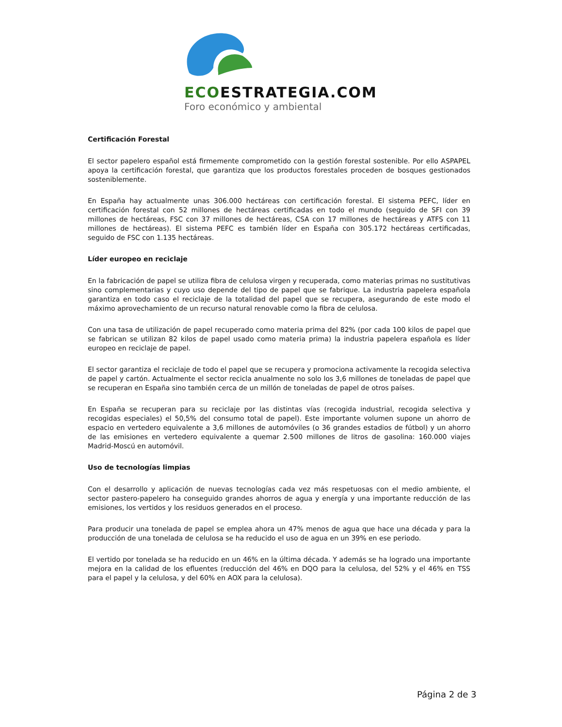ECOESTRATEGIA.COM
Foro económico y ambiental
Certificación Forestal
El sector papelero español está firmemente comprometido con la gestión forestal sostenible. Por ello ASPAPEL apoya la certificación forestal, que garantiza que los productos forestales proceden de bosques gestionados sosteniblemente.
En España hay actualmente unas 306.000 hectáreas con certificación forestal. El sistema PEFC, líder en certificación forestal con 52 millones de hectáreas certificadas en todo el mundo (seguido de SFI con 39 millones de hectáreas, FSC con 37 millones de hectáreas, CSA con 17 millones de hectáreas y ATFS con 11 millones de hectáreas). El sistema PEFC es también líder en España con 305.172 hectáreas certificadas, seguido de FSC con 1.135 hectáreas.
Líder europeo en reciclaje
En la fabricación de papel se utiliza fibra de celulosa virgen y recuperada, como materias primas no sustitutivas sino complementarias y cuyo uso depende del tipo de papel que se fabrique. La industria papelera española garantiza en todo caso el reciclaje de la totalidad del papel que se recupera, asegurando de este modo el máximo aprovechamiento de un recurso natural renovable como la fibra de celulosa.
Con una tasa de utilización de papel recuperado como materia prima del 82% (por cada 100 kilos de papel que se fabrican se utilizan 82 kilos de papel usado como materia prima) la industria papelera española es líder europeo en reciclaje de papel.
El sector garantiza el reciclaje de todo el papel que se recupera y promociona activamente la recogida selectiva de papel y cartón. Actualmente el sector recicla anualmente no solo los 3,6 millones de toneladas de papel que se recuperan en España sino también cerca de un millón de toneladas de papel de otros países.
En España se recuperan para su reciclaje por las distintas vías (recogida industrial, recogida selectiva y recogidas especiales) el 50,5% del consumo total de papel). Este importante volumen supone un ahorro de espacio en vertedero equivalente a 3,6 millones de automóviles (o 36 grandes estadios de fútbol) y un ahorro de las emisiones en vertedero equivalente a quemar 2.500 millones de litros de gasolina: 160.000 viajes Madrid-Moscú en automóvil.
Uso de tecnologías limpias
Con el desarrollo y aplicación de nuevas tecnologías cada vez más respetuosas con el medio ambiente, el sector pastero-papelero ha conseguido grandes ahorros de agua y energía y una importante reducción de las emisiones, los vertidos y los residuos generados en el proceso.
Para producir una tonelada de papel se emplea ahora un 47% menos de agua que hace una década y para la producción de una tonelada de celulosa se ha reducido el uso de agua en un 39% en ese periodo.
El vertido por tonelada se ha reducido en un 46% en la última década. Y además se ha logrado una importante mejora en la calidad de los efluentes (reducción del 46% en DQO para la celulosa, del 52% y el 46% en TSS para el papel y la celulosa, y del 60% en AOX para la celulosa).
Página 2 de 3